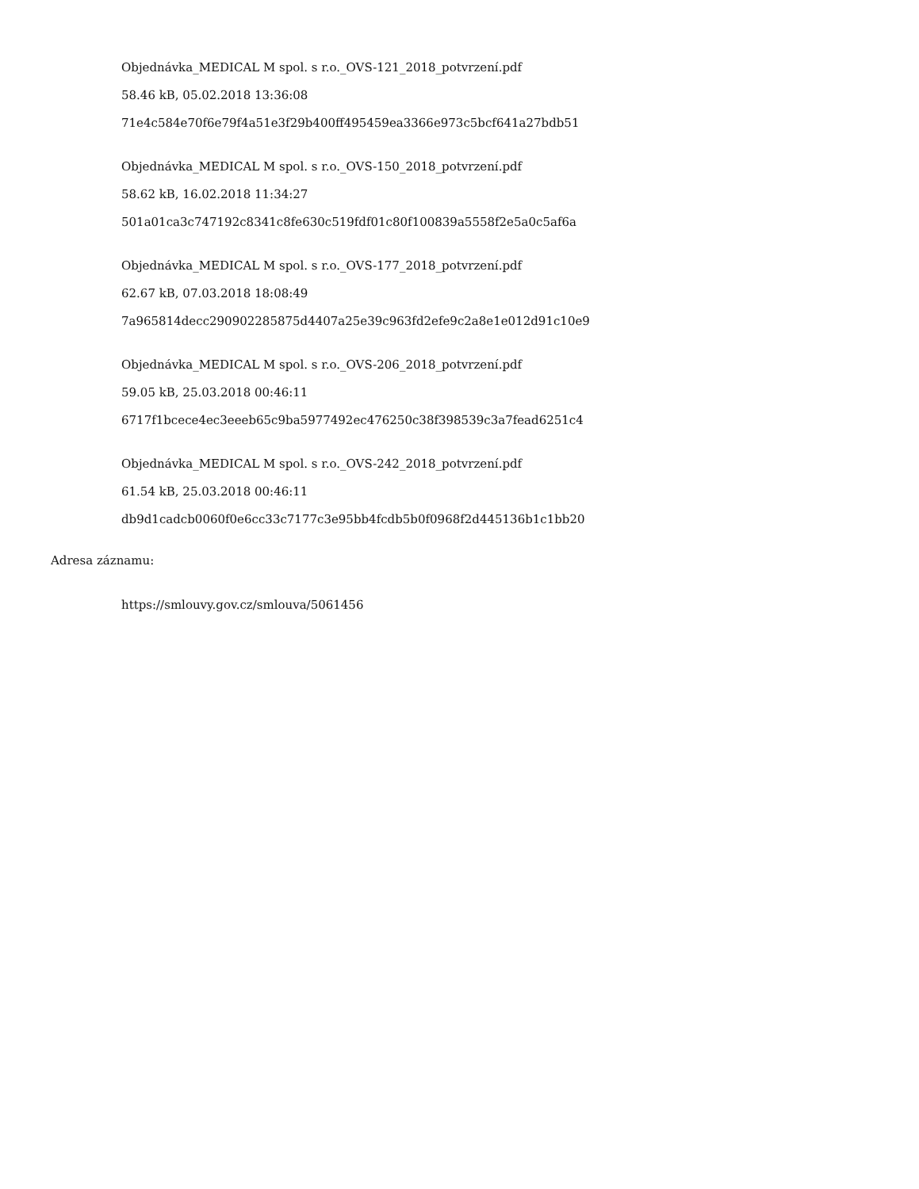Objednávka_MEDICAL M spol. s r.o._OVS-121_2018_potvrzení.pdf
58.46 kB, 05.02.2018 13:36:08
71e4c584e70f6e79f4a51e3f29b400ff495459ea3366e973c5bcf641a27bdb51
Objednávka_MEDICAL M spol. s r.o._OVS-150_2018_potvrzení.pdf
58.62 kB, 16.02.2018 11:34:27
501a01ca3c747192c8341c8fe630c519fdf01c80f100839a5558f2e5a0c5af6a
Objednávka_MEDICAL M spol. s r.o._OVS-177_2018_potvrzení.pdf
62.67 kB, 07.03.2018 18:08:49
7a965814decc290902285875d4407a25e39c963fd2efe9c2a8e1e012d91c10e9
Objednávka_MEDICAL M spol. s r.o._OVS-206_2018_potvrzení.pdf
59.05 kB, 25.03.2018 00:46:11
6717f1bcece4ec3eeeb65c9ba5977492ec476250c38f398539c3a7fead6251c4
Objednávka_MEDICAL M spol. s r.o._OVS-242_2018_potvrzení.pdf
61.54 kB, 25.03.2018 00:46:11
db9d1cadcb0060f0e6cc33c7177c3e95bb4fcdb5b0f0968f2d445136b1c1bb20
Adresa záznamu:
https://smlouvy.gov.cz/smlouva/5061456